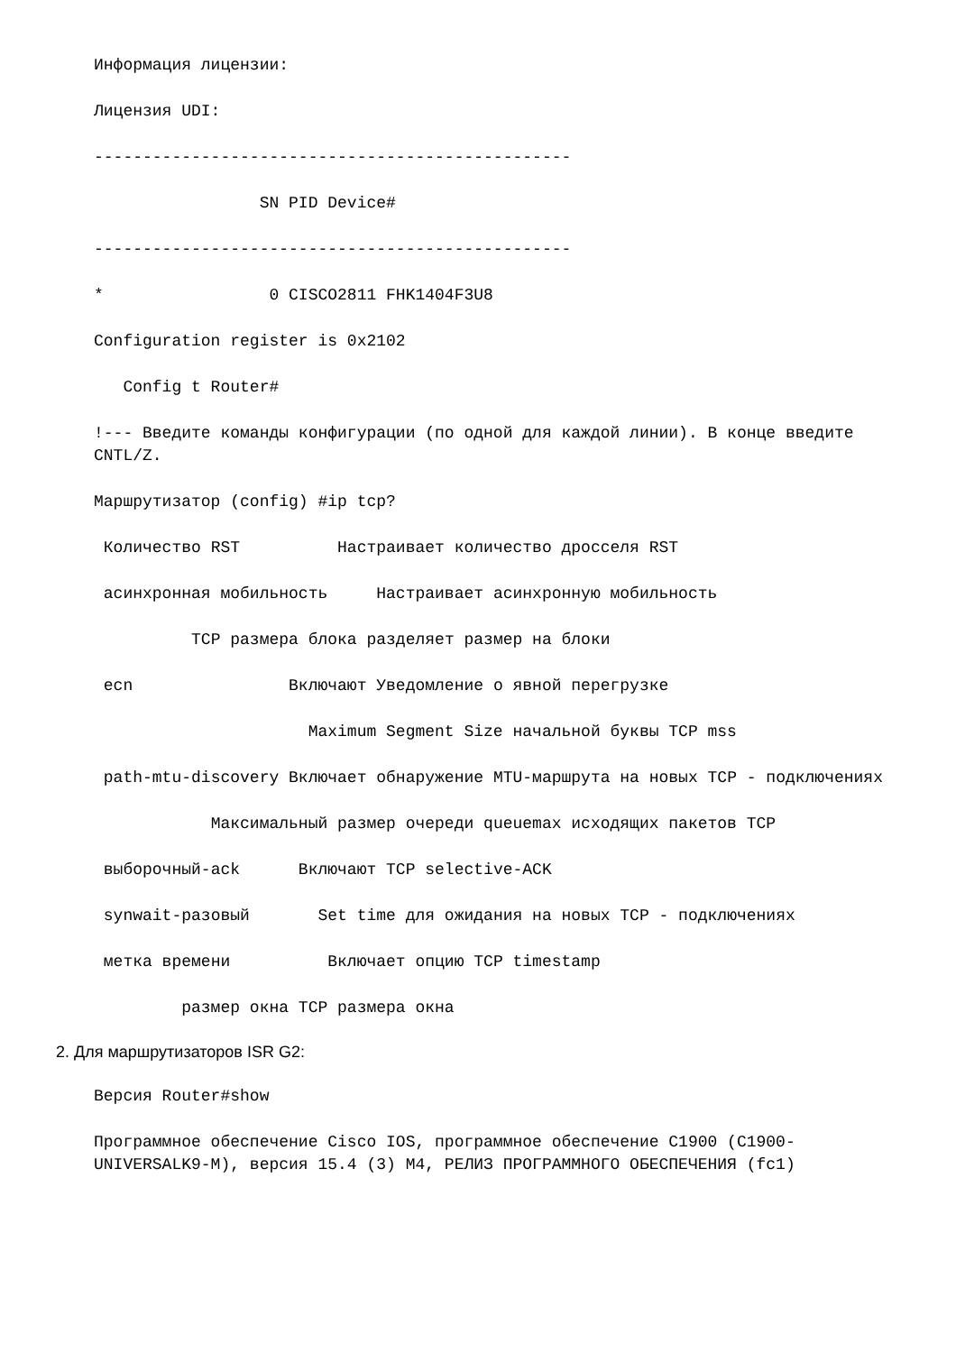Информация лицензии:
Лицензия UDI:
-------------------------------------------------
                 SN PID Device#
-------------------------------------------------
*                 0 CISCO2811 FHK1404F3U8
Configuration register is 0x2102
   Config t Router#
!--- Введите команды конфигурации (по одной для каждой линии). В конце введите CNTL/Z.
Маршрутизатор (config) #ip tcp?
 Количество RST          Настраивает количество дросселя RST
 асинхронная мобильность     Настраивает асинхронную мобильность
          TCP размера блока разделяет размер на блоки
 ecn                Включают Уведомление о явной перегрузке
                      Maximum Segment Size начальной буквы TCP mss
 path-mtu-discovery Включает обнаружение MTU-маршрута на новых TCP - подключениях
            Максимальный размер очереди queuemax исходящих пакетов TCP
 выборочный-ack      Включают TCP selective-ACK
 synwait-разовый       Set time для ожидания на новых TCP - подключениях
 метка времени          Включает опцию TCP timestamp
         размер окна TCP размера окна
2. Для маршрутизаторов ISR G2:
Версия Router#show
Программное обеспечение Cisco IOS, программное обеспечение C1900 (C1900-UNIVERSALK9-M), версия 15.4 (3) M4, РЕЛИЗ ПРОГРАММНОГО ОБЕСПЕЧЕНИЯ (fc1)